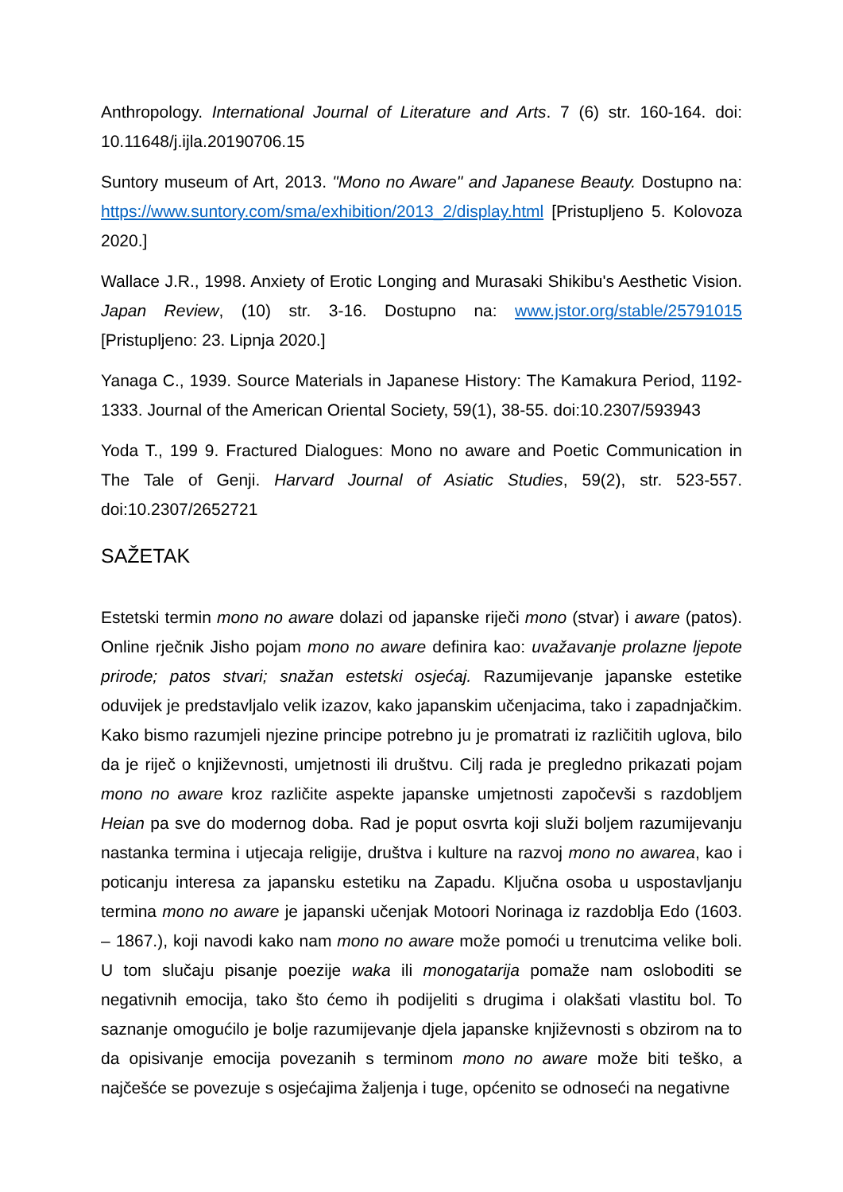Anthropology. International Journal of Literature and Arts. 7 (6) str. 160-164. doi: 10.11648/j.ijla.20190706.15
Suntory museum of Art, 2013. "Mono no Aware" and Japanese Beauty. Dostupno na: https://www.suntory.com/sma/exhibition/2013_2/display.html [Pristupljeno 5. Kolovoza 2020.]
Wallace J.R., 1998. Anxiety of Erotic Longing and Murasaki Shikibu's Aesthetic Vision. Japan Review, (10) str. 3-16. Dostupno na: www.jstor.org/stable/25791015 [Pristupljeno: 23. Lipnja 2020.]
Yanaga C., 1939. Source Materials in Japanese History: The Kamakura Period, 1192-1333. Journal of the American Oriental Society, 59(1), 38-55. doi:10.2307/593943
Yoda T., 199 9. Fractured Dialogues: Mono no aware and Poetic Communication in The Tale of Genji. Harvard Journal of Asiatic Studies, 59(2), str. 523-557. doi:10.2307/2652721
SAŽETAK
Estetski termin mono no aware dolazi od japanske riječi mono (stvar) i aware (patos). Online rječnik Jisho pojam mono no aware definira kao: uvažavanje prolazne ljepote prirode; patos stvari; snažan estetski osjećaj. Razumijevanje japanske estetike oduvijek je predstavljalo velik izazov, kako japanskim učenjacima, tako i zapadnjačkim. Kako bismo razumjeli njezine principe potrebno ju je promatrati iz različitih uglova, bilo da je riječ o književnosti, umjetnosti ili društvu. Cilj rada je pregledno prikazati pojam mono no aware kroz različite aspekte japanske umjetnosti započevši s razdobljem Heian pa sve do modernog doba. Rad je poput osvrta koji služi boljem razumijevanju nastanka termina i utjecaja religije, društva i kulture na razvoj mono no awarea, kao i poticanju interesa za japansku estetiku na Zapadu. Ključna osoba u uspostavljanju termina mono no aware je japanski učenjak Motoori Norinaga iz razdoblja Edo (1603. – 1867.), koji navodi kako nam mono no aware može pomoći u trenutcima velike boli. U tom slučaju pisanje poezije waka ili monogatarija pomaže nam osloboditi se negativnih emocija, tako što ćemo ih podijeliti s drugima i olakšati vlastitu bol. To saznanje omogućilo je bolje razumijevanje djela japanske književnosti s obzirom na to da opisivanje emocija povezanih s terminom mono no aware može biti teško, a najčešće se povezuje s osjećajima žaljenja i tuge, općenito se odnoseći na negativne